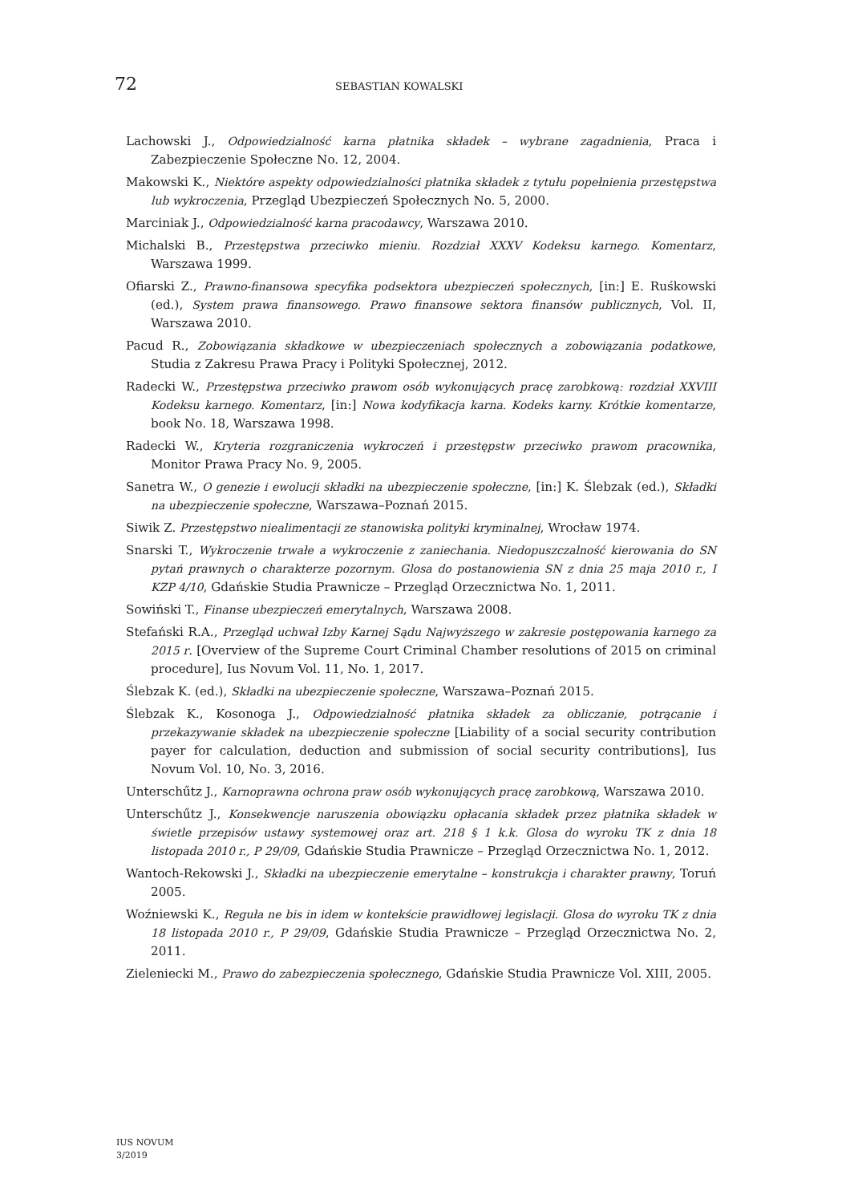72 SEBASTIAN KOWALSKI
Lachowski J., Odpowiedzialność karna płatnika składek – wybrane zagadnienia, Praca i Zabezpieczenie Społeczne No. 12, 2004.
Makowski K., Niektóre aspekty odpowiedzialności płatnika składek z tytułu popełnienia przestępstwa lub wykroczenia, Przegląd Ubezpieczeń Społecznych No. 5, 2000.
Marciniak J., Odpowiedzialność karna pracodawcy, Warszawa 2010.
Michalski B., Przestępstwa przeciwko mieniu. Rozdział XXXV Kodeksu karnego. Komentarz, Warszawa 1999.
Ofiarski Z., Prawno-finansowa specyfika podsektora ubezpieczeń społecznych, [in:] E. Ruśkowski (ed.), System prawa finansowego. Prawo finansowe sektora finansów publicznych, Vol. II, Warszawa 2010.
Pacud R., Zobowiązania składkowe w ubezpieczeniach społecznych a zobowiązania podatkowe, Studia z Zakresu Prawa Pracy i Polityki Społecznej, 2012.
Radecki W., Przestępstwa przeciwko prawom osób wykonujących pracę zarobkową: rozdział XXVIII Kodeksu karnego. Komentarz, [in:] Nowa kodyfikacja karna. Kodeks karny. Krótkie komentarze, book No. 18, Warszawa 1998.
Radecki W., Kryteria rozgraniczenia wykroczeń i przestępstw przeciwko prawom pracownika, Monitor Prawa Pracy No. 9, 2005.
Sanetra W., O genezie i ewolucji składki na ubezpieczenie społeczne, [in:] K. Ślebzak (ed.), Składki na ubezpieczenie społeczne, Warszawa–Poznań 2015.
Siwik Z. Przestępstwo niealimentacji ze stanowiska polityki kryminalnej, Wrocław 1974.
Snarski T., Wykroczenie trwałe a wykroczenie z zaniechania. Niedopuszczalność kierowania do SN pytań prawnych o charakterze pozornym. Glosa do postanowienia SN z dnia 25 maja 2010 r., I KZP 4/10, Gdańskie Studia Prawnicze – Przegląd Orzecznictwa No. 1, 2011.
Sowiński T., Finanse ubezpieczeń emerytalnych, Warszawa 2008.
Stefański R.A., Przegląd uchwał Izby Karnej Sądu Najwyższego w zakresie postępowania karnego za 2015 r. [Overview of the Supreme Court Criminal Chamber resolutions of 2015 on criminal procedure], Ius Novum Vol. 11, No. 1, 2017.
Ślebzak K. (ed.), Składki na ubezpieczenie społeczne, Warszawa–Poznań 2015.
Ślebzak K., Kosonoga J., Odpowiedzialność płatnika składek za obliczanie, potrącanie i przekazywanie składek na ubezpieczenie społeczne [Liability of a social security contribution payer for calculation, deduction and submission of social security contributions], Ius Novum Vol. 10, No. 3, 2016.
Unterschűtz J., Karnoprawna ochrona praw osób wykonujących pracę zarobkową, Warszawa 2010.
Unterschűtz J., Konsekwencje naruszenia obowiązku opłacania składek przez płatnika składek w świetle przepisów ustawy systemowej oraz art. 218 § 1 k.k. Glosa do wyroku TK z dnia 18 listopada 2010 r., P 29/09, Gdańskie Studia Prawnicze – Przegląd Orzecznictwa No. 1, 2012.
Wantoch-Rekowski J., Składki na ubezpieczenie emerytalne – konstrukcja i charakter prawny, Toruń 2005.
Woźniewski K., Reguła ne bis in idem w kontekście prawidłowej legislacji. Glosa do wyroku TK z dnia 18 listopada 2010 r., P 29/09, Gdańskie Studia Prawnicze – Przegląd Orzecznictwa No. 2, 2011.
Zieleniecki M., Prawo do zabezpieczenia społecznego, Gdańskie Studia Prawnicze Vol. XIII, 2005.
IUS NOVUM
3/2019